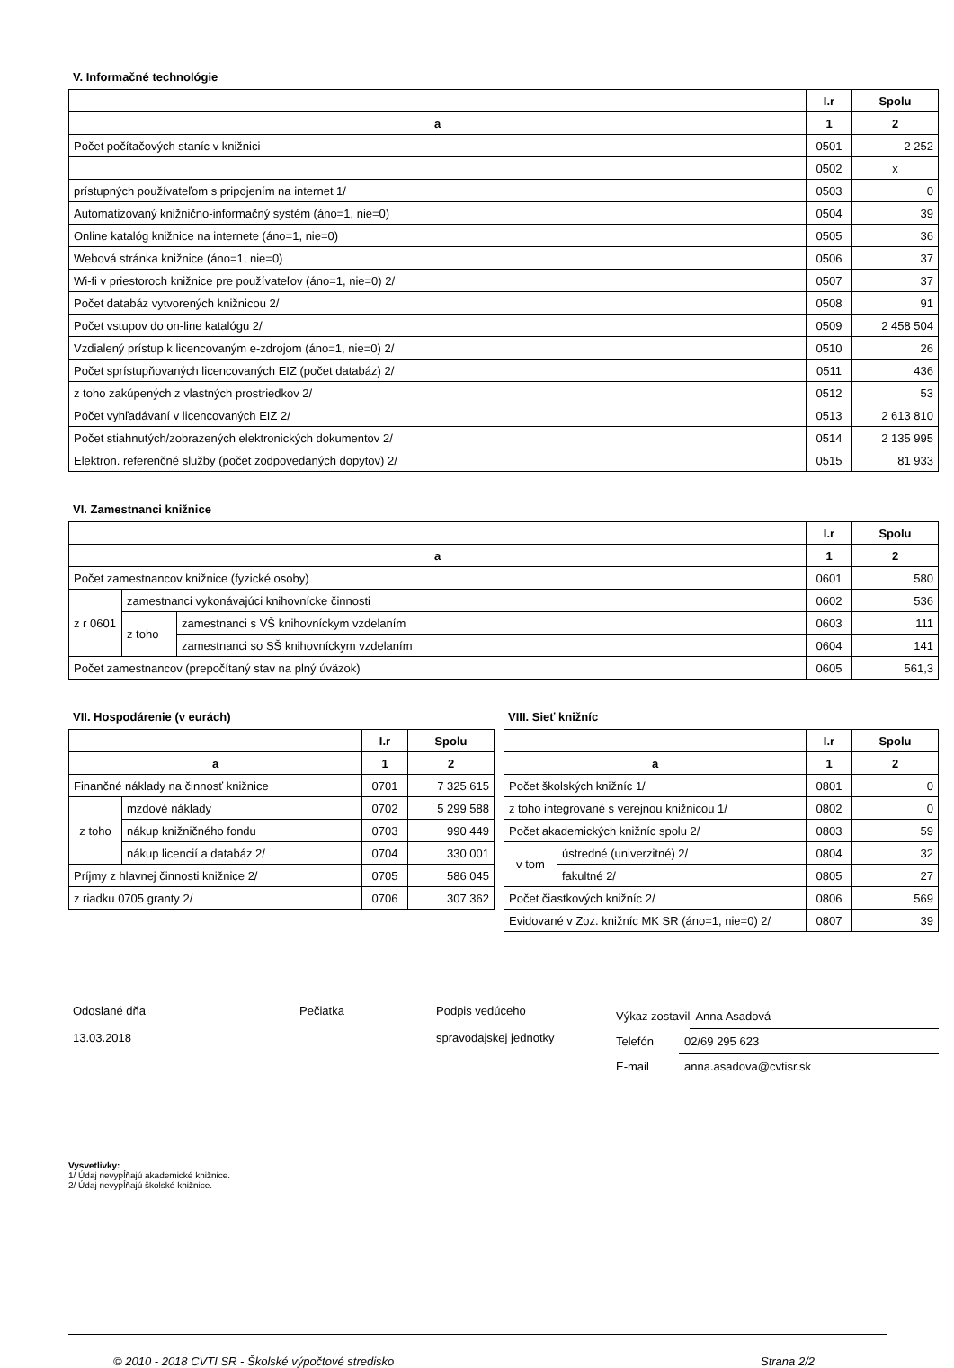V. Informačné technológie
| | I.r | Spolu |
| --- | --- | --- |
| a | 1 | 2 |
| Počet počítačových staníc v knižnici | 0501 | 2 252 |
| | 0502 | x |
| prístupných používateľom s pripojením na internet 1/ | 0503 | 0 |
| Automatizovaný knižnično-informačný systém (áno=1, nie=0) | 0504 | 39 |
| Online katalóg knižnice na internete (áno=1, nie=0) | 0505 | 36 |
| Webová stránka knižnice (áno=1, nie=0) | 0506 | 37 |
| Wi-fi v priestoroch knižnice pre používateľov (áno=1, nie=0) 2/ | 0507 | 37 |
| Počet databáz vytvorených knižnicou 2/ | 0508 | 91 |
| Počet vstupov do on-line katalógu 2/ | 0509 | 2 458 504 |
| Vzdialený prístup k licencovaným e-zdrojom (áno=1, nie=0) 2/ | 0510 | 26 |
| Počet sprístupňovaných licencovaných EIZ (počet databáz) 2/ | 0511 | 436 |
| z toho zakúpených z vlastných prostriedkov 2/ | 0512 | 53 |
| Počet vyhľadávaní v licencovaných EIZ 2/ | 0513 | 2 613 810 |
| Počet stiahnutých/zobrazených elektronických dokumentov 2/ | 0514 | 2 135 995 |
| Elektron. referenčné služby (počet zodpovedaných dopytov) 2/ | 0515 | 81 933 |
VI. Zamestnanci knižnice
| | | | I.r | Spolu |
| --- | --- | --- | --- | --- |
| a | | | 1 | 2 |
| Počet zamestnancov knižnice (fyzické osoby) | | | 0601 | 580 |
| z r 0601 | zamestnanci vykonávajúci knihovnícke činnosti | | 0602 | 536 |
| | z toho | zamestnanci s VŠ knihovníckym vzdelaním | 0603 | 111 |
| | | zamestnanci so SŠ knihovníckym vzdelaním | 0604 | 141 |
| Počet zamestnancov (prepočítaný stav na plný úväzok) | | | 0605 | 561,3 |
VII. Hospodárenie (v eurách)
| | | I.r | Spolu |
| --- | --- | --- | --- |
| a | | 1 | 2 |
| Finančné náklady na činnosť knižnice | | 0701 | 7 325 615 |
| z toho | mzdové náklady | 0702 | 5 299 588 |
| | nákup knižničného fondu | 0703 | 990 449 |
| | nákup licencií a databáz 2/ | 0704 | 330 001 |
| Príjmy z hlavnej činnosti knižnice 2/ | | 0705 | 586 045 |
| z riadku 0705 granty 2/ | | 0706 | 307 362 |
VIII. Sieť knižníc
| | | I.r | Spolu |
| --- | --- | --- | --- |
| a | | 1 | 2 |
| Počet školských knižníc 1/ | | 0801 | 0 |
| z toho integrované s verejnou knižnicou 1/ | | 0802 | 0 |
| Počet akademických knižníc spolu 2/ | | 0803 | 59 |
| v tom | ústredné (univerzitné) 2/ | 0804 | 32 |
| | fakultné 2/ | 0805 | 27 |
| Počet čiastkových knižníc 2/ | | 0806 | 569 |
| Evidované v Zoz. knižníc MK SR (áno=1, nie=0) 2/ | | 0807 | 39 |
Odoslané dňa
13.03.2018
Pečiatka Podpis vedúceho
spravodajskej jednotky
Výkaz zostavil Anna Asadová
Telefón 02/69 295 623
E-mail anna.asadova@cvtisr.sk
Vysvetlivky:
1/ Údaj nevypĺňajú akademické knižnice.
2/ Údaj nevypĺňajú školské knižnice.
© 2010 - 2018 CVTI SR - Školské výpočtové stredisko Strana 2/2